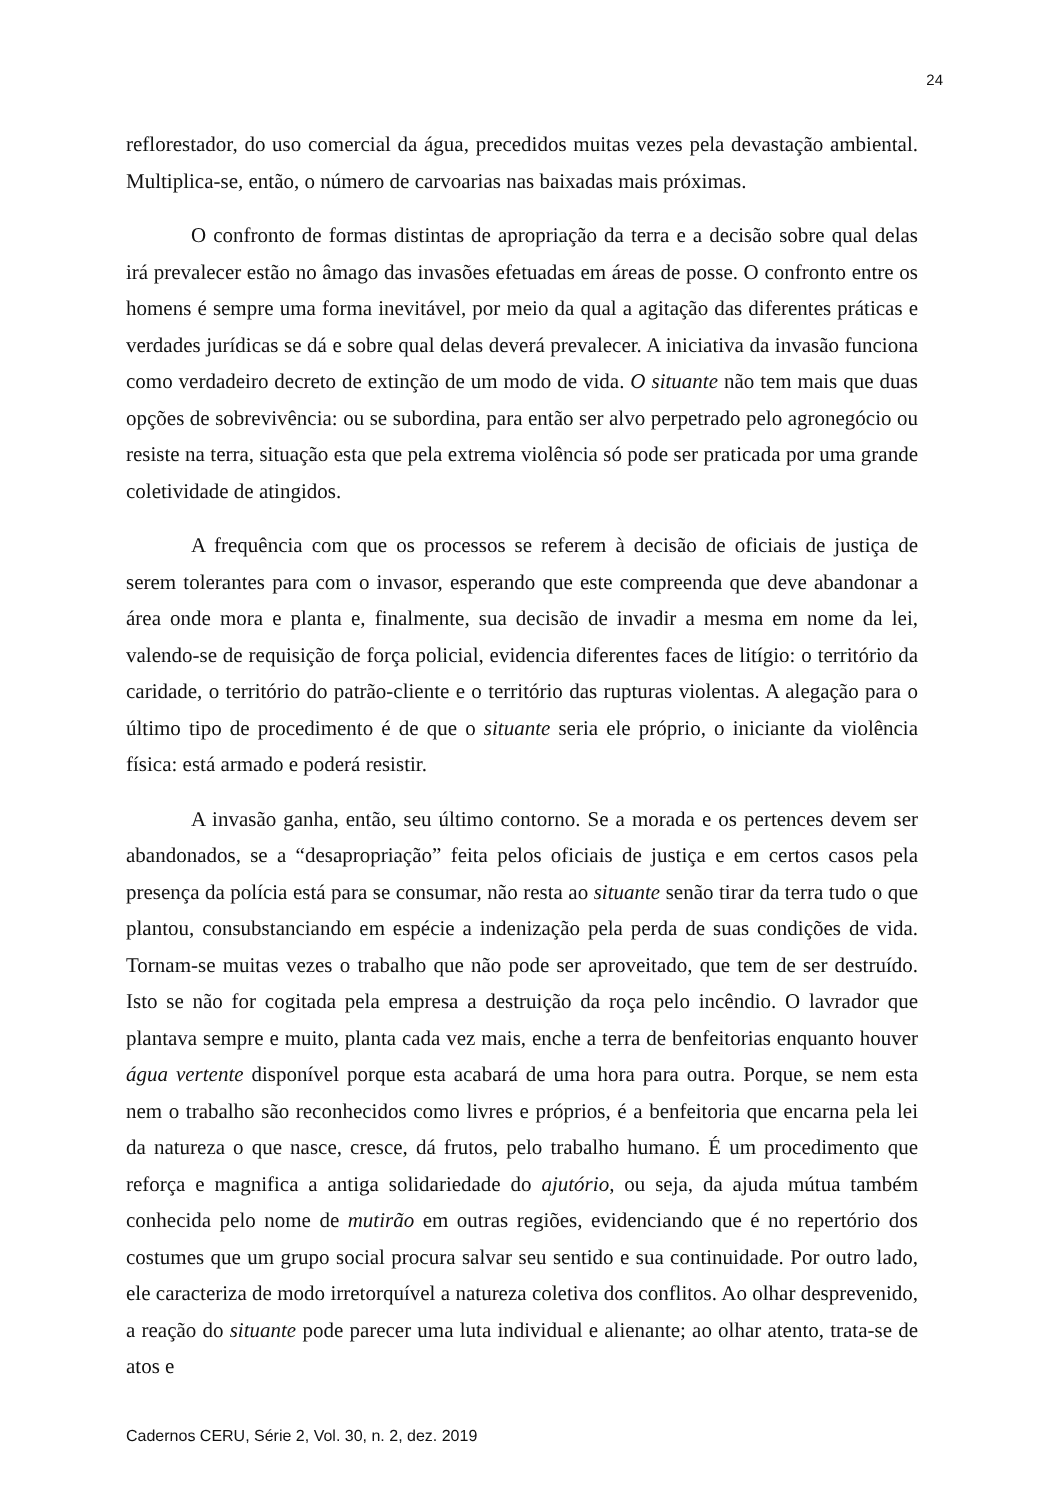24
reflorestador, do uso comercial da água, precedidos muitas vezes pela devastação ambiental. Multiplica-se, então, o número de carvoarias nas baixadas mais próximas.
O confronto de formas distintas de apropriação da terra e a decisão sobre qual delas irá prevalecer estão no âmago das invasões efetuadas em áreas de posse. O confronto entre os homens é sempre uma forma inevitável, por meio da qual a agitação das diferentes práticas e verdades jurídicas se dá e sobre qual delas deverá prevalecer. A iniciativa da invasão funciona como verdadeiro decreto de extinção de um modo de vida. O situante não tem mais que duas opções de sobrevivência: ou se subordina, para então ser alvo perpetrado pelo agronegócio ou resiste na terra, situação esta que pela extrema violência só pode ser praticada por uma grande coletividade de atingidos.
A frequência com que os processos se referem à decisão de oficiais de justiça de serem tolerantes para com o invasor, esperando que este compreenda que deve abandonar a área onde mora e planta e, finalmente, sua decisão de invadir a mesma em nome da lei, valendo-se de requisição de força policial, evidencia diferentes faces de litígio: o território da caridade, o território do patrão-cliente e o território das rupturas violentas. A alegação para o último tipo de procedimento é de que o situante seria ele próprio, o iniciante da violência física: está armado e poderá resistir.
A invasão ganha, então, seu último contorno. Se a morada e os pertences devem ser abandonados, se a “desapropriação” feita pelos oficiais de justiça e em certos casos pela presença da polícia está para se consumar, não resta ao situante senão tirar da terra tudo o que plantou, consubstanciando em espécie a indenização pela perda de suas condições de vida. Tornam-se muitas vezes o trabalho que não pode ser aproveitado, que tem de ser destruído. Isto se não for cogitada pela empresa a destruição da roça pelo incêndio. O lavrador que plantava sempre e muito, planta cada vez mais, enche a terra de benfeitorias enquanto houver água vertente disponível porque esta acabará de uma hora para outra. Porque, se nem esta nem o trabalho são reconhecidos como livres e próprios, é a benfeitoria que encarna pela lei da natureza o que nasce, cresce, dá frutos, pelo trabalho humano. É um procedimento que reforça e magnifica a antiga solidariedade do ajutório, ou seja, da ajuda mútua também conhecida pelo nome de mutirão em outras regiões, evidenciando que é no repertório dos costumes que um grupo social procura salvar seu sentido e sua continuidade. Por outro lado, ele caracteriza de modo irretorquível a natureza coletiva dos conflitos. Ao olhar desprevenido, a reação do situante pode parecer uma luta individual e alienante; ao olhar atento, trata-se de atos e
Cadernos CERU, Série 2, Vol. 30, n. 2, dez. 2019